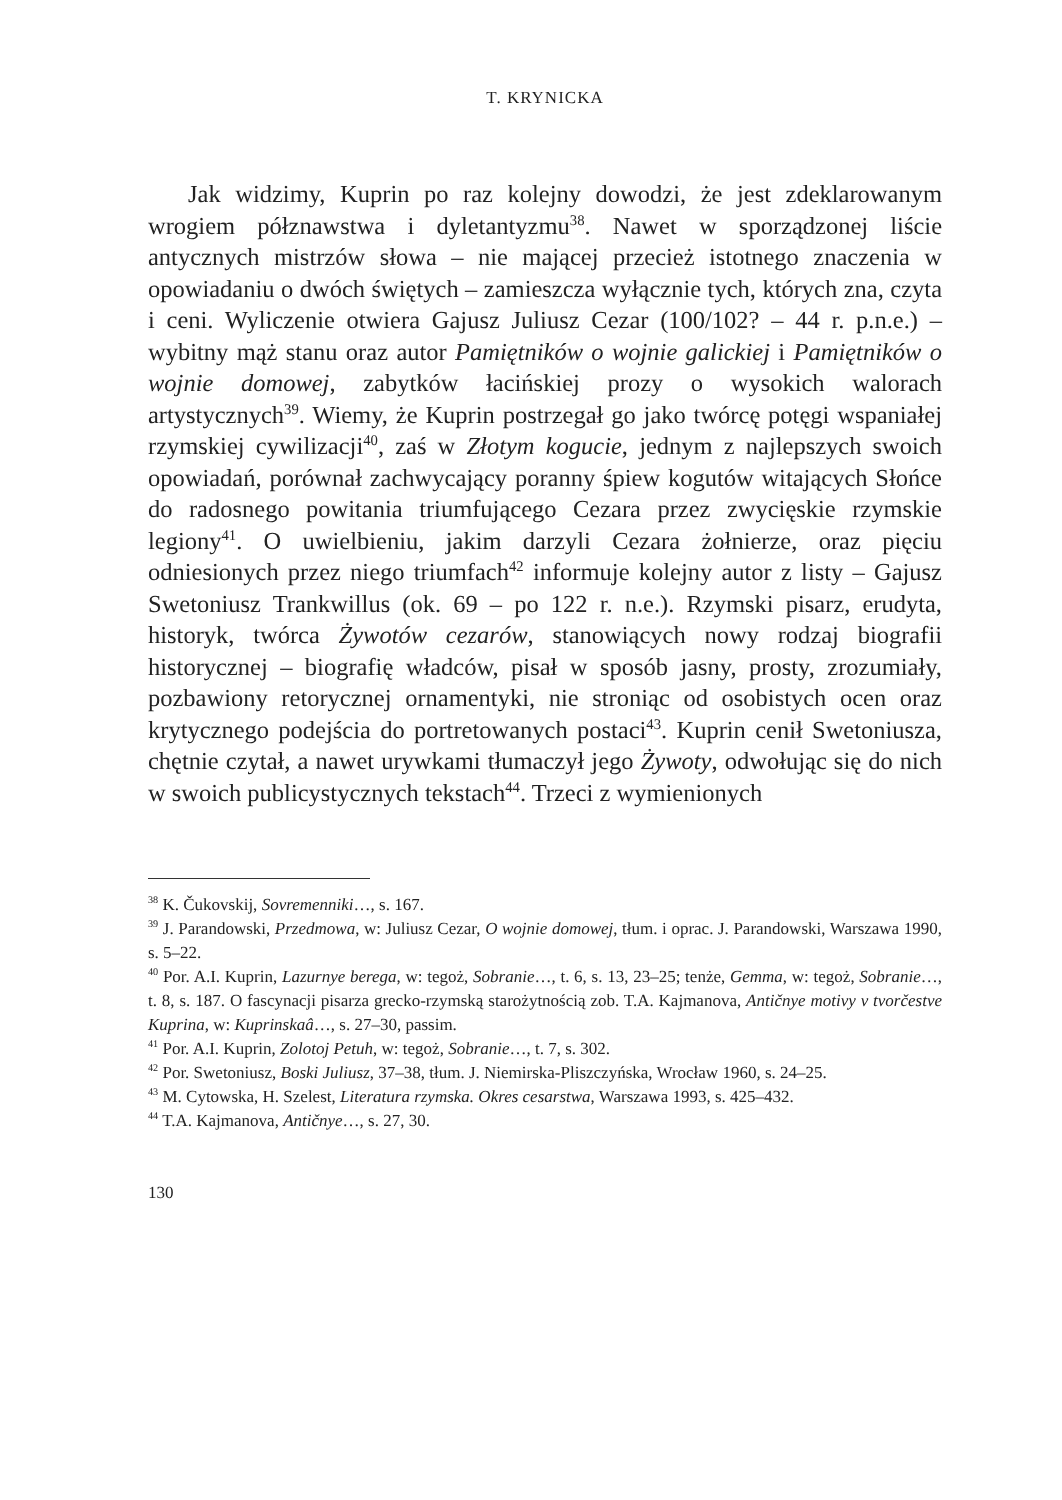T. KRYNICKA
Jak widzimy, Kuprin po raz kolejny dowodzi, że jest zdeklarowanym wrogiem półznawstwa i dyletantyzmu<sup>38</sup>. Nawet w sporządzonej liście antycznych mistrzów słowa – nie mającej przecież istotnego znaczenia w opowiadaniu o dwóch świętych – zamieszcza wyłącznie tych, których zna, czyta i ceni. Wyliczenie otwiera Gajusz Juliusz Cezar (100/102? – 44 r. p.n.e.) – wybitny mąż stanu oraz autor Pamiętników o wojnie galickiej i Pamiętników o wojnie domowej, zabytków łacińskiej prozy o wysokich walorach artystycznych<sup>39</sup>. Wiemy, że Kuprin postrzegał go jako twórcę potęgi wspaniałej rzymskiej cywilizacji<sup>40</sup>, zaś w Złotym kogucie, jednym z najlepszych swoich opowiadań, porównał zachwycający poranny śpiew kogutów witających Słońce do radosnego powitania triumfującego Cezara przez zwycięskie rzymskie legiony<sup>41</sup>. O uwielbieniu, jakim darzyli Cezara żołnierze, oraz pięciu odniesionych przez niego triumfach<sup>42</sup> informuje kolejny autor z listy – Gajusz Swetoniusz Trankwillus (ok. 69 – po 122 r. n.e.). Rzymski pisarz, erudyta, historyk, twórca Żywotów cezarów, stanowiących nowy rodzaj biografii historycznej – biografię władców, pisał w sposób jasny, prosty, zrozumiały, pozbawiony retorycznej ornamentyki, nie stroniąc od osobistych ocen oraz krytycznego podejścia do portretowanych postaci<sup>43</sup>. Kuprin cenił Swetoniusza, chętnie czytał, a nawet urywkami tłumaczył jego Żywoty, odwołując się do nich w swoich publicystycznych tekstach<sup>44</sup>. Trzeci z wymienionych
<sup>38</sup> K. Čukovskij, Sovremenniki…, s. 167.
<sup>39</sup> J. Parandowski, Przedmowa, w: Juliusz Cezar, O wojnie domowej, tłum. i oprac. J. Parandowski, Warszawa 1990, s. 5–22.
<sup>40</sup> Por. A.I. Kuprin, Lazurnye berega, w: tegoż, Sobranie…, t. 6, s. 13, 23–25; tenże, Gemma, w: tegoż, Sobranie…, t. 8, s. 187. O fascynacji pisarza grecko-rzymską starożytnością zob. T.A. Kajmanova, Antičnye motivy v tvorčestve Kuprina, w: Kuprinskaâ…, s. 27–30, passim.
<sup>41</sup> Por. A.I. Kuprin, Zolotoj Petuh, w: tegoż, Sobranie…, t. 7, s. 302.
<sup>42</sup> Por. Swetoniusz, Boski Juliusz, 37–38, tłum. J. Niemirska-Pliszczyńska, Wrocław 1960, s. 24–25.
<sup>43</sup> M. Cytowska, H. Szelest, Literatura rzymska. Okres cesarstwa, Warszawa 1993, s. 425–432.
<sup>44</sup> T.A. Kajmanova, Antičnye…, s. 27, 30.
130